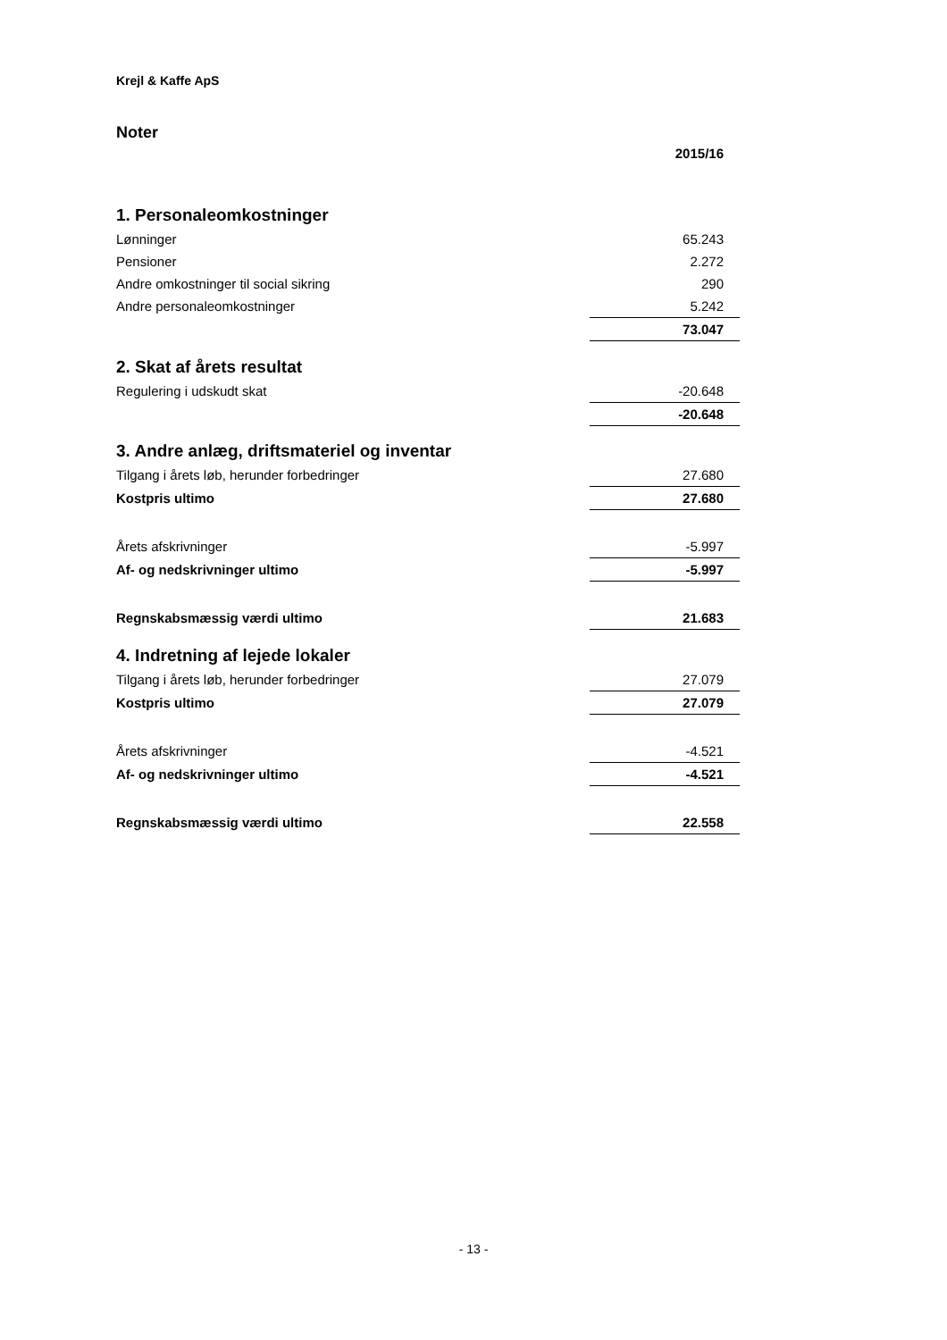Krejl & Kaffe ApS
Noter
| | 2015/16 |
| 1. Personaleomkostninger | |
| Lønninger | 65.243 |
| Pensioner | 2.272 |
| Andre omkostninger til social sikring | 290 |
| Andre personaleomkostninger | 5.242 |
| | 73.047 |
| 2. Skat af årets resultat | |
| Regulering i udskudt skat | -20.648 |
| | -20.648 |
| 3. Andre anlæg, driftsmateriel og inventar | |
| Tilgang i årets løb, herunder forbedringer | 27.680 |
| Kostpris ultimo | 27.680 |
| Årets afskrivninger | -5.997 |
| Af- og nedskrivninger ultimo | -5.997 |
| Regnskabsmæssig værdi ultimo | 21.683 |
| 4. Indretning af lejede lokaler | |
| Tilgang i årets løb, herunder forbedringer | 27.079 |
| Kostpris ultimo | 27.079 |
| Årets afskrivninger | -4.521 |
| Af- og nedskrivninger ultimo | -4.521 |
| Regnskabsmæssig værdi ultimo | 22.558 |
- 13 -